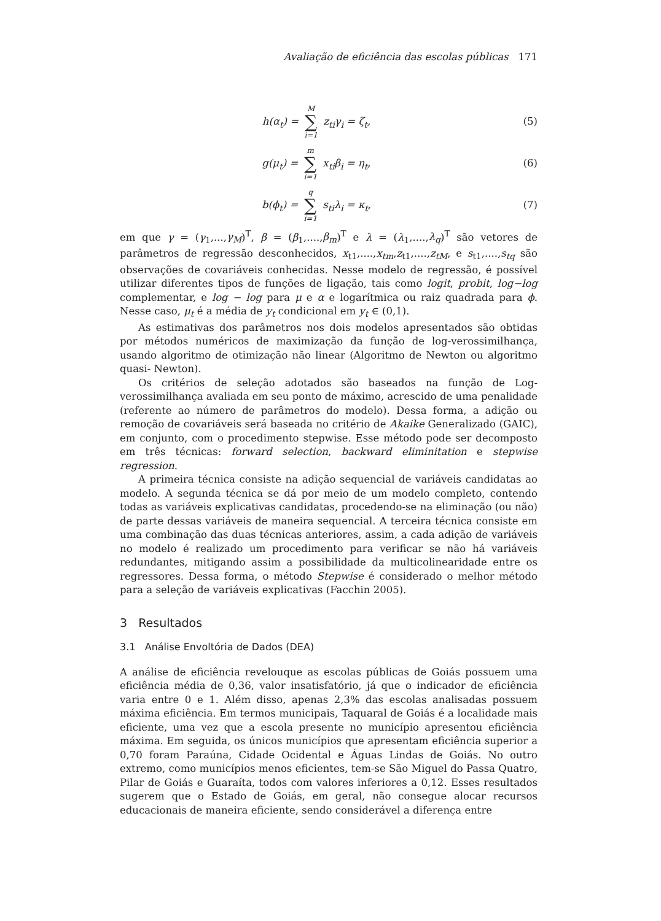Avaliação de eficiência das escolas públicas 171
h(α<sub>t</sub>) = M ∑ i=1 z<sub>ti</sub>γ<sub>i</sub> = ζ<sub>t</sub>, (5)
g(μ<sub>t</sub>) = m ∑ i=1 x<sub>ti</sub>β<sub>i</sub> = η<sub>t</sub>, (6)
b(ϕ<sub>t</sub>) = q ∑ i=1 s<sub>ti</sub>λ<sub>i</sub> = κ<sub>t</sub>, (7)
em que γ = (γ<sub>1</sub>,...,γ<sub>M</sub>)<sup>T</sup>, β = (β<sub>1</sub>,....,β<sub>m</sub>)<sup>T</sup> e λ = (λ<sub>1</sub>,....,λ<sub>q</sub>)<sup>T</sup> são vetores de parâmetros de regressão desconhecidos, x<sub>t1</sub>,....,x<sub>tm</sub>,z<sub>t1</sub>,....,z<sub>tM</sub>, e s<sub>t1</sub>,....,s<sub>tq</sub> são observações de covariáveis conhecidas. Nesse modelo de regressão, é possível utilizar diferentes tipos de funções de ligação, tais como logit, probit, log−log complementar, e log − log para μ e α e logarítmica ou raiz quadrada para ϕ. Nesse caso, μ<sub>t</sub> é a média de y<sub>t</sub> condicional em y<sub>t</sub> ∈ (0,1).
As estimativas dos parâmetros nos dois modelos apresentados são obtidas por métodos numéricos de maximização da função de log-verossimilhança, usando algoritmo de otimização não linear (Algoritmo de Newton ou algoritmo quasi- Newton).
Os critérios de seleção adotados são baseados na função de Log-verossimilhança avaliada em seu ponto de máximo, acrescido de uma penalidade (referente ao número de parâmetros do modelo). Dessa forma, a adição ou remoção de covariáveis será baseada no critério de Akaike Generalizado (GAIC), em conjunto, com o procedimento stepwise. Esse método pode ser decomposto em três técnicas: forward selection, backward eliminitation e stepwise regression.
A primeira técnica consiste na adição sequencial de variáveis candidatas ao modelo. A segunda técnica se dá por meio de um modelo completo, contendo todas as variáveis explicativas candidatas, procedendo-se na eliminação (ou não) de parte dessas variáveis de maneira sequencial. A terceira técnica consiste em uma combinação das duas técnicas anteriores, assim, a cada adição de variáveis no modelo é realizado um procedimento para verificar se não há variáveis redundantes, mitigando assim a possibilidade da multicolinearidade entre os regressores. Dessa forma, o método Stepwise é considerado o melhor método para a seleção de variáveis explicativas (Facchin 2005).
3 Resultados
3.1 Análise Envoltória de Dados (DEA)
A análise de eficiência revelouque as escolas públicas de Goiás possuem uma eficiência média de 0,36, valor insatisfatório, já que o indicador de eficiência varia entre 0 e 1. Além disso, apenas 2,3% das escolas analisadas possuem máxima eficiência. Em termos municipais, Taquaral de Goiás é a localidade mais eficiente, uma vez que a escola presente no município apresentou eficiência máxima. Em seguida, os únicos municípios que apresentam eficiência superior a 0,70 foram Paraúna, Cidade Ocidental e Águas Lindas de Goiás. No outro extremo, como municípios menos eficientes, tem-se São Miguel do Passa Quatro, Pilar de Goiás e Guaraíta, todos com valores inferiores a 0,12. Esses resultados sugerem que o Estado de Goiás, em geral, não consegue alocar recursos educacionais de maneira eficiente, sendo considerável a diferença entre